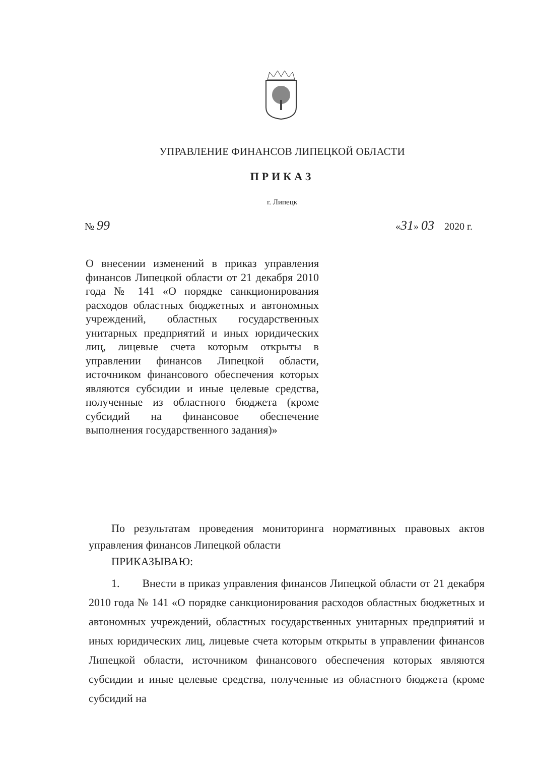УПРАВЛЕНИЕ ФИНАНСОВ ЛИПЕЦКОЙ ОБЛАСТИ
ПРИКАЗ
г. Липецк
№ 99 «31» 03 2020 г.
О внесении изменений в приказ управления финансов Липецкой области от 21 декабря 2010 года № 141 «О порядке санкционирования расходов областных бюджетных и автономных учреждений, областных государственных унитарных предприятий и иных юридических лиц, лицевые счета которым открыты в управлении финансов Липецкой области, источником финансового обеспечения которых являются субсидии и иные целевые средства, полученные из областного бюджета (кроме субсидий на финансовое обеспечение выполнения государственного задания)»
По результатам проведения мониторинга нормативных правовых актов управления финансов Липецкой области
ПРИКАЗЫВАЮ:
1. Внести в приказ управления финансов Липецкой области от 21 декабря 2010 года № 141 «О порядке санкционирования расходов областных бюджетных и автономных учреждений, областных государственных унитарных предприятий и иных юридических лиц, лицевые счета которым открыты в управлении финансов Липецкой области, источником финансового обеспечения которых являются субсидии и иные целевые средства, полученные из областного бюджета (кроме субсидий на